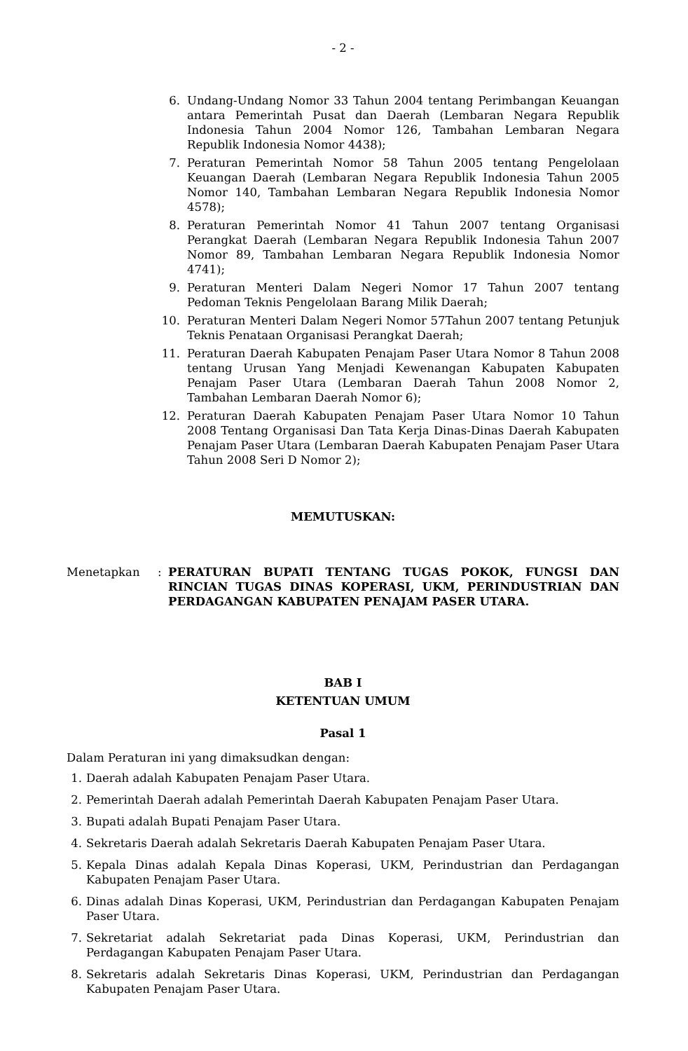- 2 -
6. Undang-Undang Nomor 33 Tahun 2004 tentang Perimbangan Keuangan antara Pemerintah Pusat dan Daerah (Lembaran Negara Republik Indonesia Tahun 2004 Nomor 126, Tambahan Lembaran Negara Republik Indonesia Nomor 4438);
7. Peraturan Pemerintah Nomor 58 Tahun 2005 tentang Pengelolaan Keuangan Daerah (Lembaran Negara Republik Indonesia Tahun 2005 Nomor 140, Tambahan Lembaran Negara Republik Indonesia Nomor 4578);
8. Peraturan Pemerintah Nomor 41 Tahun 2007 tentang Organisasi Perangkat Daerah (Lembaran Negara Republik Indonesia Tahun 2007 Nomor 89, Tambahan Lembaran Negara Republik Indonesia Nomor 4741);
9. Peraturan Menteri Dalam Negeri Nomor 17 Tahun 2007 tentang Pedoman Teknis Pengelolaan Barang Milik Daerah;
10. Peraturan Menteri Dalam Negeri Nomor 57Tahun 2007 tentang Petunjuk Teknis Penataan Organisasi Perangkat Daerah;
11. Peraturan Daerah Kabupaten Penajam Paser Utara Nomor 8 Tahun 2008 tentang Urusan Yang Menjadi Kewenangan Kabupaten Kabupaten Penajam Paser Utara (Lembaran Daerah Tahun 2008 Nomor 2, Tambahan Lembaran Daerah Nomor 6);
12. Peraturan Daerah Kabupaten Penajam Paser Utara Nomor 10 Tahun 2008 Tentang Organisasi Dan Tata Kerja Dinas-Dinas Daerah Kabupaten Penajam Paser Utara (Lembaran Daerah Kabupaten Penajam Paser Utara Tahun 2008 Seri D Nomor 2);
MEMUTUSKAN:
Menetapkan : PERATURAN BUPATI TENTANG TUGAS POKOK, FUNGSI DAN RINCIAN TUGAS DINAS KOPERASI, UKM, PERINDUSTRIAN DAN PERDAGANGAN KABUPATEN PENAJAM PASER UTARA.
BAB I
KETENTUAN UMUM
Pasal 1
Dalam Peraturan ini yang dimaksudkan dengan:
1. Daerah adalah Kabupaten Penajam Paser Utara.
2. Pemerintah Daerah adalah Pemerintah Daerah Kabupaten Penajam Paser Utara.
3. Bupati adalah Bupati Penajam Paser Utara.
4. Sekretaris Daerah adalah Sekretaris Daerah Kabupaten Penajam Paser Utara.
5. Kepala Dinas adalah Kepala Dinas Koperasi, UKM, Perindustrian dan Perdagangan Kabupaten Penajam Paser Utara.
6. Dinas adalah Dinas Koperasi, UKM, Perindustrian dan Perdagangan Kabupaten Penajam Paser Utara.
7. Sekretariat adalah Sekretariat pada Dinas Koperasi, UKM, Perindustrian dan Perdagangan Kabupaten Penajam Paser Utara.
8. Sekretaris adalah Sekretaris Dinas Koperasi, UKM, Perindustrian dan Perdagangan Kabupaten Penajam Paser Utara.